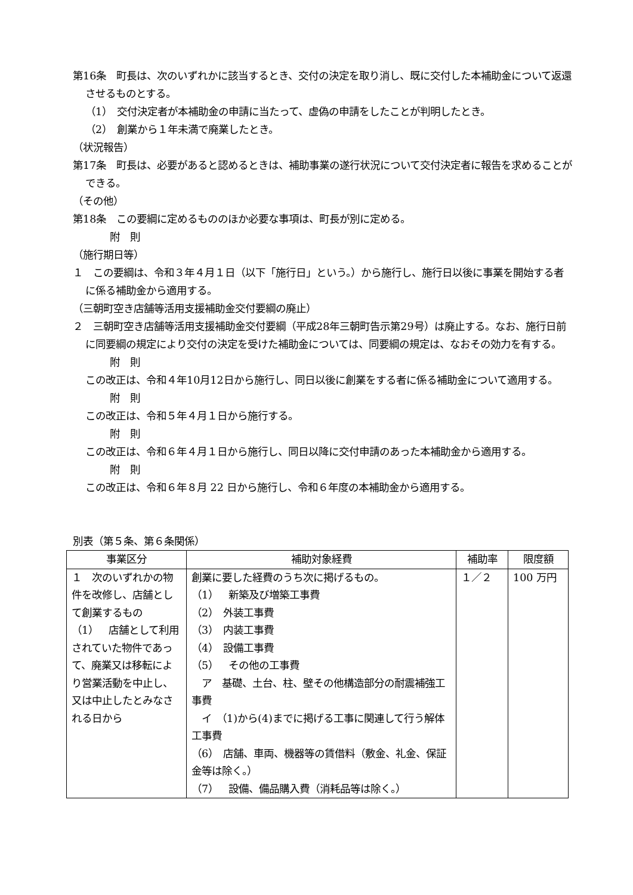第16条　町長は、次のいずれかに該当するとき、交付の決定を取り消し、既に交付した本補助金について返還させるものとする。
（1）　交付決定者が本補助金の申請に当たって、虚偽の申請をしたことが判明したとき。
（2）　創業から１年未満で廃業したとき。
（状況報告）
第17条　町長は、必要があると認めるときは、補助事業の遂行状況について交付決定者に報告を求めることができる。
（その他）
第18条　この要綱に定めるもののほか必要な事項は、町長が別に定める。
附　則
（施行期日等）
１　この要綱は、令和３年４月１日（以下「施行日」という。）から施行し、施行日以後に事業を開始する者に係る補助金から適用する。
（三朝町空き店舗等活用支援補助金交付要綱の廃止）
２　三朝町空き店舗等活用支援補助金交付要綱（平成28年三朝町告示第29号）は廃止する。なお、施行日前に同要綱の規定により交付の決定を受けた補助金については、同要綱の規定は、なおその効力を有する。
附　則
この改正は、令和４年10月12日から施行し、同日以後に創業をする者に係る補助金について適用する。
附　則
この改正は、令和５年４月１日から施行する。
附　則
この改正は、令和６年４月１日から施行し、同日以降に交付申請のあった本補助金から適用する。
附　則
この改正は、令和６年８月 22 日から施行し、令和６年度の本補助金から適用する。
別表（第５条、第６条関係）
| 事業区分 | 補助対象経費 | 補助率 | 限度額 |
| --- | --- | --- | --- |
| １ 次のいずれかの物件を改修し、店舗として創業するもの （1） 店舗として利用されていた物件であって、廃業又は移転により営業活動を中止し、又は中止したとみなされる日から | 創業に要した経費のうち次に掲げるもの。 （1） 新築及び増築工事費 （2） 外装工事費 （3） 内装工事費 （4） 設備工事費 （5） その他の工事費 ア 基礎、土台、柱、壁その他構造部分の耐震補強工事費 イ （1)から(4)までに掲げる工事に関連して行う解体工事費 （6） 店舗、車両、機器等の賃借料（敷金、礼金、保証金等は除く。） （7） 設備、備品購入費（消耗品等は除く。） | １／２ | 100 万円 |